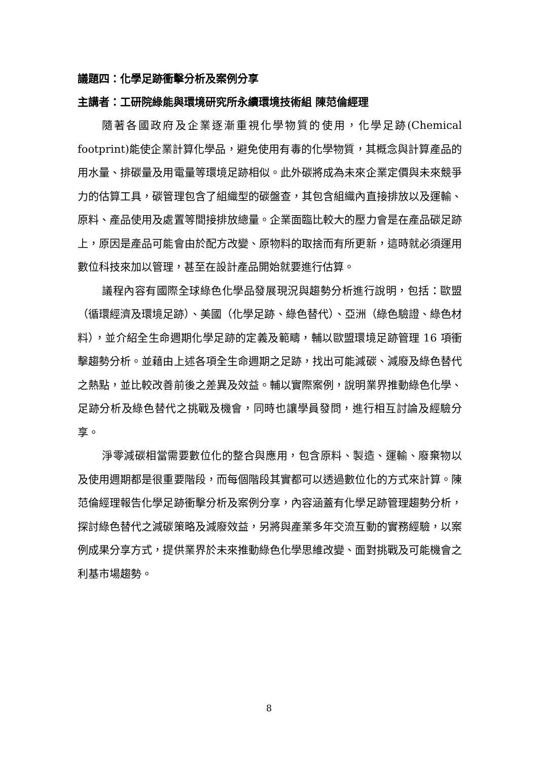議題四：化學足跡衝擊分析及案例分享
主講者：工研院綠能與環境研究所永續環境技術組 陳范倫經理
隨著各國政府及企業逐漸重視化學物質的使用，化學足跡(Chemical footprint)能使企業計算化學品，避免使用有毒的化學物質，其概念與計算產品的用水量、排碳量及用電量等環境足跡相似。此外碳將成為未來企業定價與未來競爭力的估算工具，碳管理包含了組織型的碳盤查，其包含組織內直接排放以及運輸、原料、產品使用及處置等間接排放總量。企業面臨比較大的壓力會是在產品碳足跡上，原因是產品可能會由於配方改變、原物料的取捨而有所更新，這時就必須運用數位科技來加以管理，甚至在設計產品開始就要進行估算。
議程內容有國際全球綠色化學品發展現況與趨勢分析進行說明，包括：歐盟（循環經濟及環境足跡）、美國（化學足跡、綠色替代）、亞洲（綠色驗證、綠色材料），並介紹全生命週期化學足跡的定義及範疇，輔以歐盟環境足跡管理 16 項衝擊趨勢分析。並藉由上述各項全生命週期之足跡，找出可能減碳、減廢及綠色替代之熱點，並比較改善前後之差異及效益。輔以實際案例，說明業界推動綠色化學、足跡分析及綠色替代之挑戰及機會，同時也讓學員發問，進行相互討論及經驗分享。
淨零減碳相當需要數位化的整合與應用，包含原料、製造、運輸、廢棄物以及使用週期都是很重要階段，而每個階段其實都可以透過數位化的方式來計算。陳范倫經理報告化學足跡衝擊分析及案例分享，內容涵蓋有化學足跡管理趨勢分析，探討綠色替代之減碳策略及減廢效益，另將與產業多年交流互動的實務經驗，以案例成果分享方式，提供業界於未來推動綠色化學思維改變、面對挑戰及可能機會之利基市場趨勢。
8